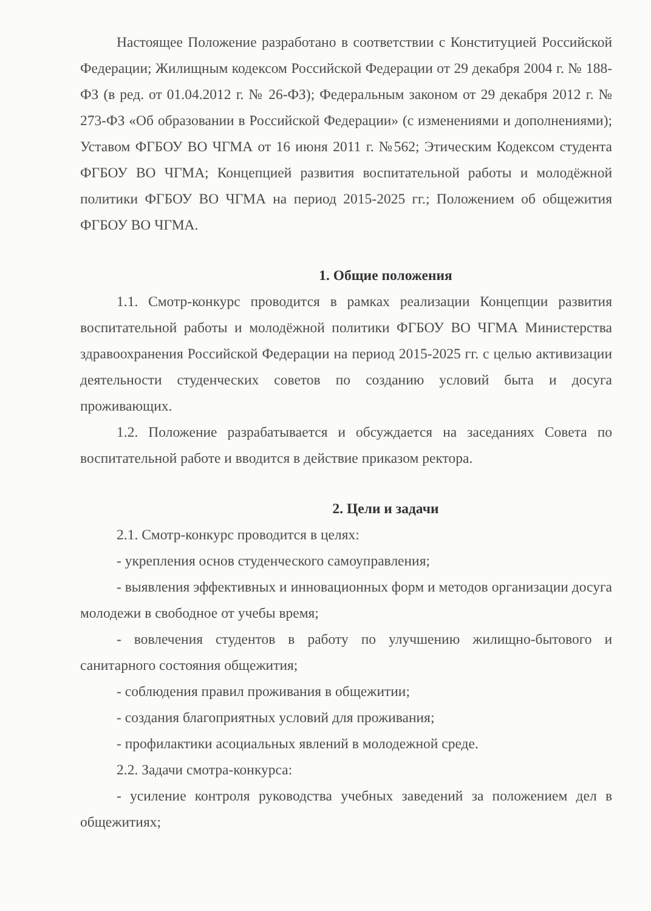Настоящее Положение разработано в соответствии с Конституцией Российской Федерации; Жилищным кодексом Российской Федерации от 29 декабря 2004 г. № 188-ФЗ (в ред. от 01.04.2012 г. № 26-ФЗ); Федеральным законом от 29 декабря 2012 г. № 273-ФЗ «Об образовании в Российской Федерации» (с изменениями и дополнениями); Уставом ФГБОУ ВО ЧГМА от 16 июня 2011 г. №562; Этическим Кодексом студента ФГБОУ ВО ЧГМА; Концепцией развития воспитательной работы и молодёжной политики ФГБОУ ВО ЧГМА на период 2015-2025 гг.; Положением об общежития ФГБОУ ВО ЧГМА.
1. Общие положения
1.1. Смотр-конкурс проводится в рамках реализации Концепции развития воспитательной работы и молодёжной политики ФГБОУ ВО ЧГМА Министерства здравоохранения Российской Федерации на период 2015-2025 гг. с целью активизации деятельности студенческих советов по созданию условий быта и досуга проживающих.
1.2. Положение разрабатывается и обсуждается на заседаниях Совета по воспитательной работе и вводится в действие приказом ректора.
2. Цели и задачи
2.1. Смотр-конкурс проводится в целях:
- укрепления основ студенческого самоуправления;
- выявления эффективных и инновационных форм и методов организации досуга молодежи в свободное от учебы время;
- вовлечения студентов в работу по улучшению жилищно-бытового и санитарного состояния общежития;
- соблюдения правил проживания в общежитии;
- создания благоприятных условий для проживания;
- профилактики асоциальных явлений в молодежной среде.
2.2. Задачи смотра-конкурса:
- усиление контроля руководства учебных заведений за положением дел в общежитиях;